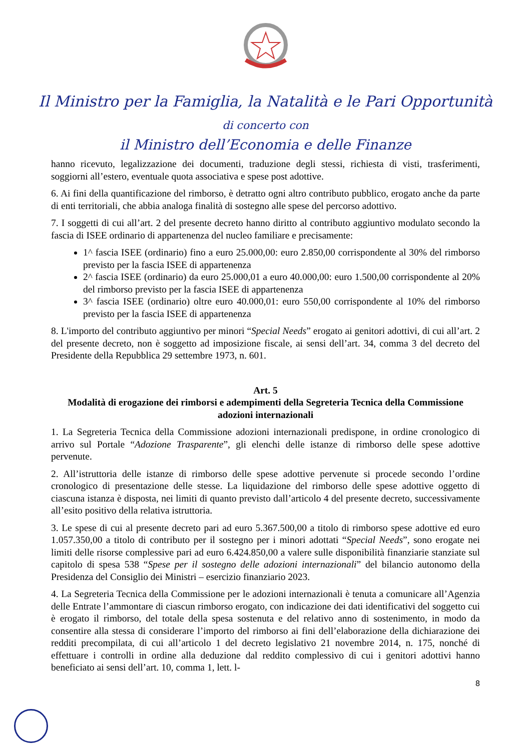Il Ministro per la Famiglia, la Natalità e le Pari Opportunità
di concerto con
il Ministro dell’Economia e delle Finanze
hanno ricevuto, legalizzazione dei documenti, traduzione degli stessi, richiesta di visti, trasferimenti, soggiorni all’estero, eventuale quota associativa e spese post adottive.
6. Ai fini della quantificazione del rimborso, è detratto ogni altro contributo pubblico, erogato anche da parte di enti territoriali, che abbia analoga finalità di sostegno alle spese del percorso adottivo.
7. I soggetti di cui all’art. 2 del presente decreto hanno diritto al contributo aggiuntivo modulato secondo la fascia di ISEE ordinario di appartenenza del nucleo familiare e precisamente:
1^ fascia ISEE (ordinario) fino a euro 25.000,00: euro 2.850,00 corrispondente al 30% del rimborso previsto per la fascia ISEE di appartenenza
2^ fascia ISEE (ordinario) da euro 25.000,01 a euro 40.000,00: euro 1.500,00 corrispondente al 20% del rimborso previsto per la fascia ISEE di appartenenza
3^ fascia ISEE (ordinario) oltre euro 40.000,01: euro 550,00 corrispondente al 10% del rimborso previsto per la fascia ISEE di appartenenza
8. L'importo del contributo aggiuntivo per minori “Special Needs” erogato ai genitori adottivi, di cui all’art. 2 del presente decreto, non è soggetto ad imposizione fiscale, ai sensi dell’art. 34, comma 3 del decreto del Presidente della Repubblica 29 settembre 1973, n. 601.
Art. 5
Modalità di erogazione dei rimborsi e adempimenti della Segreteria Tecnica della Commissione adozioni internazionali
1. La Segreteria Tecnica della Commissione adozioni internazionali predispone, in ordine cronologico di arrivo sul Portale “Adozione Trasparente”, gli elenchi delle istanze di rimborso delle spese adottive pervenute.
2. All’istruttoria delle istanze di rimborso delle spese adottive pervenute si procede secondo l’ordine cronologico di presentazione delle stesse. La liquidazione del rimborso delle spese adottive oggetto di ciascuna istanza è disposta, nei limiti di quanto previsto dall’articolo 4 del presente decreto, successivamente all’esito positivo della relativa istruttoria.
3. Le spese di cui al presente decreto pari ad euro 5.367.500,00 a titolo di rimborso spese adottive ed euro 1.057.350,00 a titolo di contributo per il sostegno per i minori adottati “Special Needs”, sono erogate nei limiti delle risorse complessive pari ad euro 6.424.850,00 a valere sulle disponibilità finanziarie stanziate sul capitolo di spesa 538 “Spese per il sostegno delle adozioni internazionali” del bilancio autonomo della Presidenza del Consiglio dei Ministri – esercizio finanziario 2023.
4. La Segreteria Tecnica della Commissione per le adozioni internazionali è tenuta a comunicare all’Agenzia delle Entrate l’ammontare di ciascun rimborso erogato, con indicazione dei dati identificativi del soggetto cui è erogato il rimborso, del totale della spesa sostenuta e del relativo anno di sostenimento, in modo da consentire alla stessa di considerare l’importo del rimborso ai fini dell’elaborazione della dichiarazione dei redditi precompilata, di cui all’articolo 1 del decreto legislativo 21 novembre 2014, n. 175, nonché di effettuare i controlli in ordine alla deduzione dal reddito complessivo di cui i genitori adottivi hanno beneficiato ai sensi dell’art. 10, comma 1, lett. l-
8